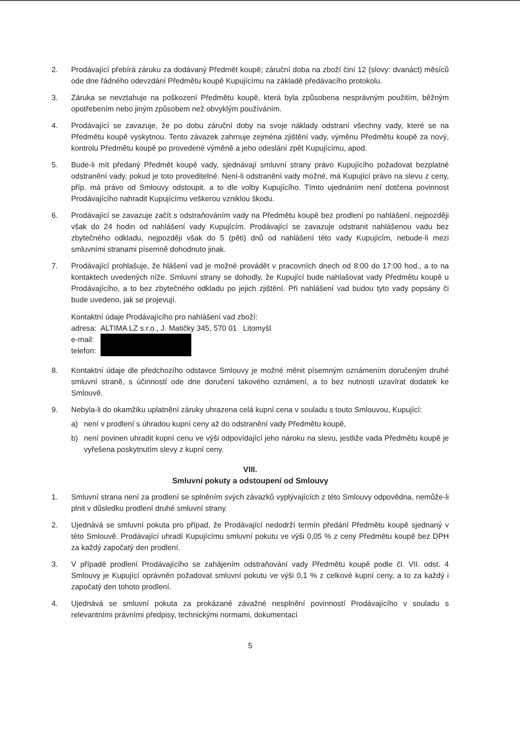2. Prodávající přebírá záruku za dodávaný Předmět koupě; záruční doba na zboží činí 12 (slovy: dvanáct) měsíců ode dne řádného odevzdání Předmětu koupě Kupujícímu na základě předávacího protokolu.
3. Záruka se nevztahuje na poškození Předmětu koupě, která byla způsobena nesprávným použitím, běžným opotřebením nebo jiným způsobem než obvyklým používáním.
4. Prodávající se zavazuje, že po dobu záruční doby na svoje náklady odstraní všechny vady, které se na Předmětu koupě vyskytnou. Tento závazek zahrnuje zejména zjištění vady, výměnu Předmětu koupě za nový, kontrolu Předmětu koupě po provedené výměně a jeho odeslání zpět Kupujícímu, apod.
5. Bude-li mít předaný Předmět koupě vady, sjednávají smluvní strany právo Kupujícího požadovat bezplatné odstranění vady, pokud je toto proveditelné. Není-li odstranění vady možné, má Kupující právo na slevu z ceny, příp. má právo od Smlouvy odstoupit, a to dle volby Kupujícího. Tímto ujednáním není dotčena povinnost Prodávajícího nahradit Kupujícímu veškerou vzniklou škodu.
6. Prodávající se zavazuje začít s odstraňováním vady na Předmětu koupě bez prodlení po nahlášení, nejpozději však do 24 hodin od nahlášení vady Kupujícím. Prodávající se zavazuje odstranit nahlášenou vadu bez zbytečného odkladu, nejpozději však do 5 (pěti) dnů od nahlášení této vady Kupujícím, nebude-li mezi smluvními stranami písemně dohodnuto jinak.
7. Prodávající prohlašuje, že hlášení vad je možné provádět v pracovních dnech od 8:00 do 17:00 hod., a to na kontaktech uvedených níže. Smluvní strany se dohodly, že Kupující bude nahlašovat vady Předmětu koupě u Prodávajícího, a to bez zbytečného odkladu po jejich zjištění. Při nahlášení vad budou tyto vady popsány či bude uvedeno, jak se projevují.
Kontaktní údaje Prodávajícího pro nahlášení vad zboží:
| adresa: | ALTIMA LZ s.r.o., J. Matičky 345, 570 01 Litomyšl |
| e-mail: telefon: | |
8. Kontaktní údaje dle předchozího odstavce Smlouvy je možné měnit písemným oznámením doručeným druhé smluvní straně, s účinností ode dne doručení takového oznámení, a to bez nutnosti uzavírat dodatek ke Smlouvě.
9. Nebyla-li do okamžiku uplatnění záruky uhrazena celá kupní cena v souladu s touto Smlouvou, Kupující:
a) není v prodlení s úhradou kupní ceny až do odstranění vady Předmětu koupě,
b) není povinen uhradit kupní cenu ve výši odpovídající jeho nároku na slevu, jestliže vada Předmětu koupě je vyřešena poskytnutím slevy z kupní ceny.
VIII.
Smluvní pokuty a odstoupení od Smlouvy
1. Smluvní strana není za prodlení se splněním svých závazků vyplývajících z této Smlouvy odpovědna, nemůže-li plnit v důsledku prodlení druhé smluvní strany.
2. Ujednává se smluvní pokuta pro případ, že Prodávající nedodrží termín předání Předmětu koupě sjednaný v této Smlouvě. Prodávající uhradí Kupujícímu smluvní pokutu ve výši 0,05 % z ceny Předmětu koupě bez DPH za každý započatý den prodlení.
3. V případě prodlení Prodávajícího se zahájením odstraňování vady Předmětu koupě podle čl. VII. odst. 4 Smlouvy je Kupující oprávněn požadovat smluvní pokutu ve výši 0,1 % z celkové kupní ceny, a to za každý i započatý den tohoto prodlení.
4. Ujednává se smluvní pokuta za prokázané závažné nesplnění povinností Prodávajícího v souladu s relevantními právními předpisy, technickými normami, dokumentací
5